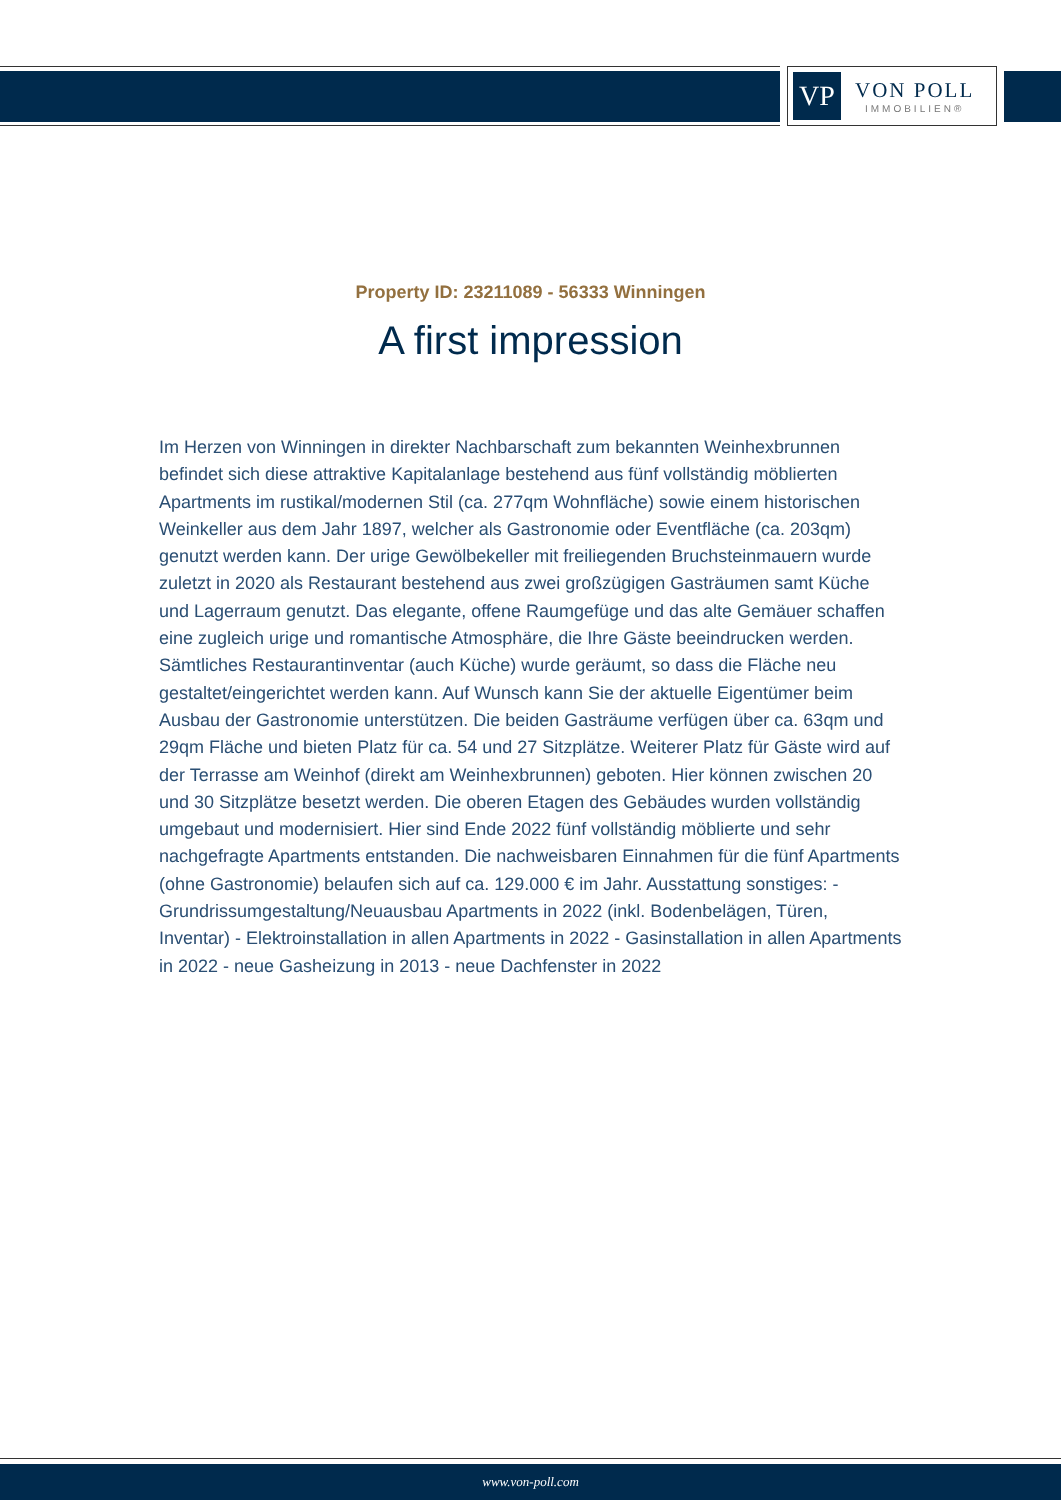VP
VON POLL
IMMOBILIEN®
Property ID: 23211089 - 56333 Winningen
A first impression
Im Herzen von Winningen in direkter Nachbarschaft zum bekannten Weinhexbrunnen befindet sich diese attraktive Kapitalanlage bestehend aus fünf vollständig möblierten Apartments im rustikal/modernen Stil (ca. 277qm Wohnfläche) sowie einem historischen Weinkeller aus dem Jahr 1897, welcher als Gastronomie oder Eventfläche (ca. 203qm) genutzt werden kann. Der urige Gewölbekeller mit freiliegenden Bruchsteinmauern wurde zuletzt in 2020 als Restaurant bestehend aus zwei großzügigen Gasträumen samt Küche und Lagerraum genutzt. Das elegante, offene Raumgefüge und das alte Gemäuer schaffen eine zugleich urige und romantische Atmosphäre, die Ihre Gäste beeindrucken werden. Sämtliches Restaurantinventar (auch Küche) wurde geräumt, so dass die Fläche neu gestaltet/eingerichtet werden kann. Auf Wunsch kann Sie der aktuelle Eigentümer beim Ausbau der Gastronomie unterstützen. Die beiden Gasträume verfügen über ca. 63qm und 29qm Fläche und bieten Platz für ca. 54 und 27 Sitzplätze. Weiterer Platz für Gäste wird auf der Terrasse am Weinhof (direkt am Weinhexbrunnen) geboten. Hier können zwischen 20 und 30 Sitzplätze besetzt werden. Die oberen Etagen des Gebäudes wurden vollständig umgebaut und modernisiert. Hier sind Ende 2022 fünf vollständig möblierte und sehr nachgefragte Apartments entstanden. Die nachweisbaren Einnahmen für die fünf Apartments (ohne Gastronomie) belaufen sich auf ca. 129.000 € im Jahr. Ausstattung sonstiges: - Grundrissumgestaltung/Neuausbau Apartments in 2022 (inkl. Bodenbelägen, Türen, Inventar) - Elektroinstallation in allen Apartments in 2022 - Gasinstallation in allen Apartments in 2022 - neue Gasheizung in 2013 - neue Dachfenster in 2022
www.von-poll.com